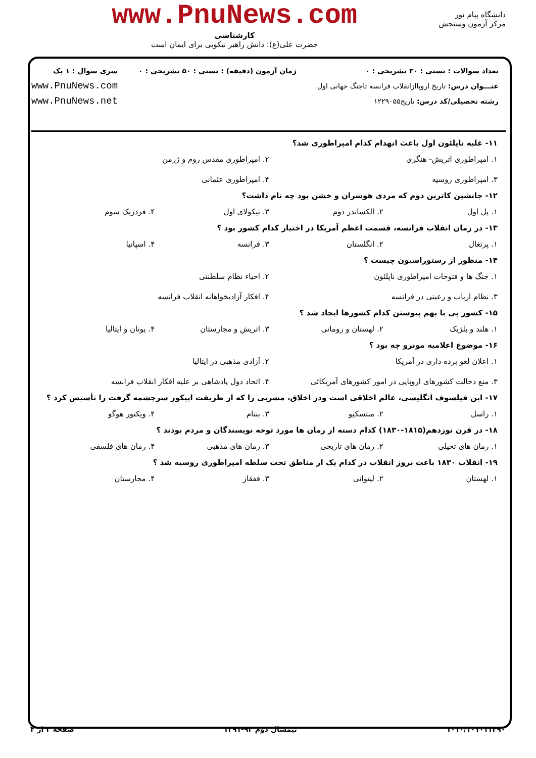دانشگاه پیام نور
مرکز آزمون وسنجش
www.PnuNews.com
کارشناسی
حضرت علی(ع): دانش راهبر نیکویی برای ایمان است
تعداد سوالات : تستی : ۳۰ تشریحی : ۰
عنـــوان درس: تاریخ اروپاازانقلاب فرانسه تاجنگ جهانی اول
رشته تحصیلی/کد درس: تاریخ۱۲۲۹۰۵۵
زمان آزمون (دقیقه) : تستی : ۵۰ تشریحی : ۰
سری سوال : ۱ یک
www.PnuNews.com
www.PnuNews.net
۱۱- غلبه ناپلئون اول باعث انهدام کدام امپراطوری شد؟
۱. امپراطوری اتریش- هنگری ۲. امپراطوری مقدس روم و ژرمن ۳. امپراطوری روسیه ۴. امپراطوری عثمانی
۱۲- جانشین کاترین دوم که مردی هوسران و خشن بود چه نام داشت؟
۱. پل اول ۲. الکساندر دوم ۳. نیکولای اول ۴. فردریک سوم
۱۳- در زمان انقلاب فرانسه، قسمت اعظم آمریکا در اختیار کدام کشور بود ؟
۱. پرتغال ۲. انگلستان ۳. فرانسه ۴. اسپانیا
۱۴- منظور از رستوراسیون چیست ؟
۱. جنگ ها و فتوحات امپراطوری ناپلئون ۲. احیاء نظام سلطنتی ۳. نظام ارباب و رعیتی در فرانسه ۴. افکار آزادیخواهانه انقلاب فرانسه
۱۵- کشور پی با بهم پیوستن کدام کشورها ایجاد شد ؟
۱. هلند و بلژیک ۲. لهستان و رومانی ۳. اتریش و مجارستان ۴. یونان و ایتالیا
۱۶- موضوع اعلامیه مونرو چه بود ؟
۱. اعلان لغو برده داری در آمریکا ۲. آزادی مذهبی در ایتالیا ۳. منع دخالت کشورهای اروپایی در امور کشورهای آمریکائی ۴. اتحاد دول پادشاهی بر علیه افکار انقلاب فرانسه
۱۷- این فیلسوف انگلیسی، عالم اخلاقی است ودر اخلاق، مشربی را که از طریقت اپیکور سرچشمه گرفت را تأسیس کرد ؟
۱. راسل ۲. منتسکیو ۳. بنتام ۴. ویکتور هوگو
۱۸- در قرن نوزدهم(۱۸۱۵-۱۸۳۰) کدام دسته از رمان ها مورد توجه نویسندگان و مردم بودند ؟
۱. رمان های تخیلی ۲. رمان های تاریخی ۳. رمان های مذهبی ۴. رمان های فلسفی
۱۹- انقلاب ۱۸۳۰ باعث بروز انقلاب در کدام یک از مناطق تحت سلطه امپراطوری روسیه شد ؟
۱. لهستان ۲. لیتوانی ۳. قفقاز ۴. مجارستان
۱۰۱۰/۱۰۱۰۱۱۴۹۰ نیمسال دوم ۹۲-۱۳۹۱ صفحه ۲ از ۴